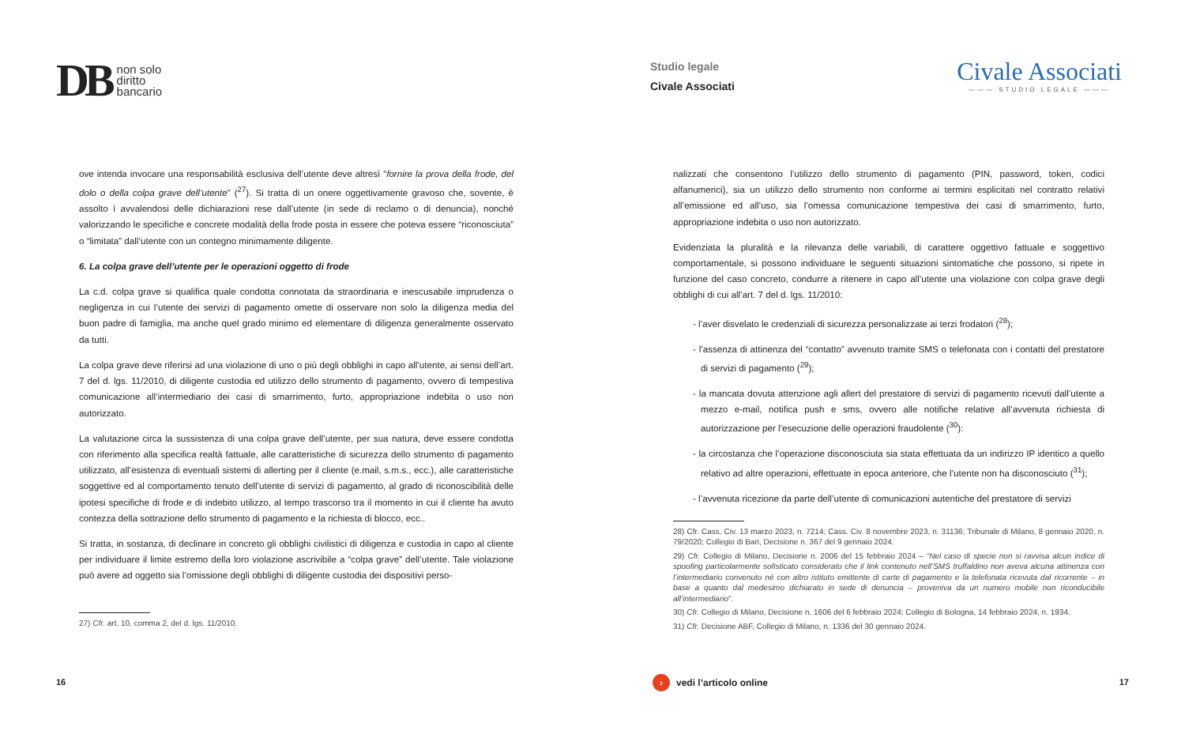DB non solo
diritto
bancario
ove intenda invocare una responsabilità esclusiva dell’utente deve altresì “fornire la prova della frode, del dolo o della colpa grave dell’utente” (<sup>27</sup>). Si tratta di un onere oggettivamente gravoso che, sovente, è assolto ì avvalendosi delle dichiarazioni rese dall’utente (in sede di reclamo o di denuncia), nonché valorizzando le specifiche e concrete modalità della frode posta in essere che poteva essere “riconosciuta” o “limitata” dall’utente con un contegno minimamente diligente.
6. La colpa grave dell’utente per le operazioni oggetto di frode
La c.d. colpa grave si qualifica quale condotta connotata da straordinaria e inescusabile imprudenza o negligenza in cui l’utente dei servizi di pagamento omette di osservare non solo la diligenza media del buon padre di famiglia, ma anche quel grado minimo ed elementare di diligenza generalmente osservato da tutti.
La colpa grave deve riferirsi ad una violazione di uno o più degli obblighi in capo all’utente, ai sensi dell’art. 7 del d. lgs. 11/2010, di diligente custodia ed utilizzo dello strumento di pagamento, ovvero di tempestiva comunicazione all’intermediario dei casi di smarrimento, furto, appropriazione indebita o uso non autorizzato.
La valutazione circa la sussistenza di una colpa grave dell’utente, per sua natura, deve essere condotta con riferimento alla specifica realtà fattuale, alle caratteristiche di sicurezza dello strumento di pagamento utilizzato, all’esistenza di eventuali sistemi di allerting per il cliente (e.mail, s.m.s., ecc.), alle caratteristiche soggettive ed al comportamento tenuto dell’utente di servizi di pagamento, al grado di riconoscibilità delle ipotesi specifiche di frode e di indebito utilizzo, al tempo trascorso tra il momento in cui il cliente ha avuto contezza della sottrazione dello strumento di pagamento e la richiesta di blocco, ecc..
Si tratta, in sostanza, di declinare in concreto gli obblighi civilistici di diligenza e custodia in capo al cliente per individuare il limite estremo della loro violazione ascrivibile a “colpa grave” dell’utente. Tale violazione può avere ad oggetto sia l’omissione degli obblighi di diligente custodia dei dispositivi perso-
27) Cfr. art. 10, comma 2, del d. lgs. 11/2010.
16
Studio legale
Civale Associati
Civale Associati
——— STUDIO LEGALE ———
nalizzati che consentono l’utilizzo dello strumento di pagamento (PIN, password, token, codici alfanumerici), sia un utilizzo dello strumento non conforme ai termini esplicitati nel contratto relativi all’emissione ed all’uso, sia l’omessa comunicazione tempestiva dei casi di smarrimento, furto, appropriazione indebita o uso non autorizzato.
Evidenziata la pluralità e la rilevanza delle variabili, di carattere oggettivo fattuale e soggettivo comportamentale, si possono individuare le seguenti situazioni sintomatiche che possono, si ripete in funzione del caso concreto, condurre a ritenere in capo all’utente una violazione con colpa grave degli obblighi di cui all’art. 7 del d. lgs. 11/2010:
- l’aver disvelato le credenziali di sicurezza personalizzate ai terzi frodatori (<sup>28</sup>);
- l’assenza di attinenza del “contatto” avvenuto tramite SMS o telefonata con i contatti del prestatore di servizi di pagamento (<sup>29</sup>);
- la mancata dovuta attenzione agli allert del prestatore di servizi di pagamento ricevuti dall’utente a mezzo e-mail, notifica push e sms, ovvero alle notifiche relative all’avvenuta richiesta di autorizzazione per l’esecuzione delle operazioni fraudolente (<sup>30</sup>):
- la circostanza che l’operazione disconosciuta sia stata effettuata da un indirizzo IP identico a quello relativo ad altre operazioni, effettuate in epoca anteriore, che l’utente non ha disconosciuto (<sup>31</sup>);
- l’avvenuta ricezione da parte dell’utente di comunicazioni autentiche del prestatore di servizi
28) Cfr. Cass. Civ. 13 marzo 2023, n. 7214; Cass. Civ. 8 novembre 2023, n. 31136; Tribunale di Milano, 8 gennaio 2020, n. 79/2020; Collegio di Bari, Decisione n. 367 del 9 gennaio 2024.
29) Cfr. Collegio di Milano, Decisione n. 2006 del 15 febbraio 2024 – “Nel caso di specie non si ravvisa alcun indice di spoofing particolarmente sofisticato considerato che il link contenuto nell’SMS truffaldino non aveva alcuna attinenza con l’intermediario convenuto né con altro istituto emittente di carte di pagamento e la telefonata ricevuta dal ricorrente – in base a quanto dal medesimo dichiarato in sede di denuncia – proveniva da un numero mobile non riconducibile all’intermediario”.
30) Cfr. Collegio di Milano, Decisione n. 1606 del 6 febbraio 2024; Collegio di Bologna, 14 febbraio 2024, n. 1934.
31) Cfr. Decisione ABF, Collegio di Milano, n. 1336 del 30 gennaio 2024.
› vedi l’articolo online 17